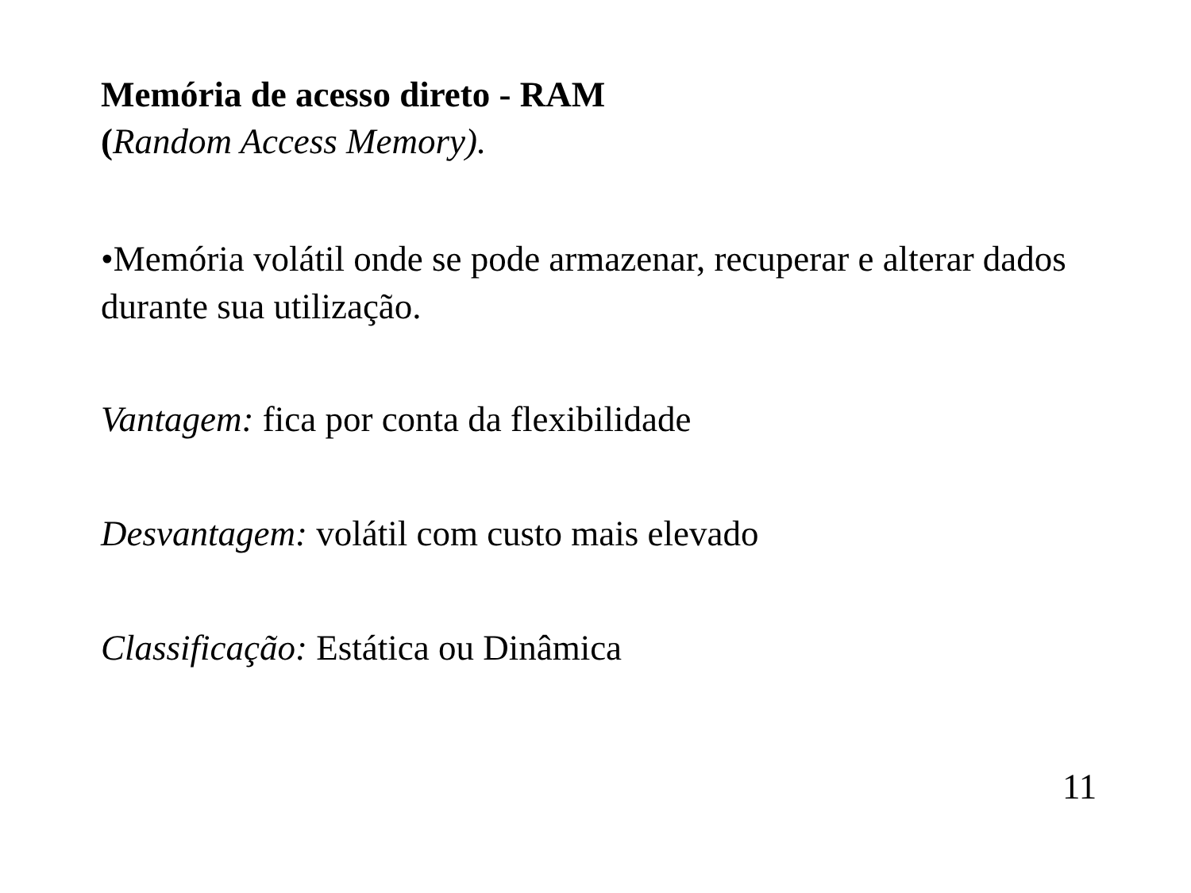Memória de acesso direto - RAM
(Random Access Memory).
•Memória volátil onde se pode armazenar, recuperar e alterar dados durante sua utilização.
Vantagem: fica por conta da flexibilidade
Desvantagem: volátil com custo mais elevado
Classificação: Estática ou Dinâmica
11